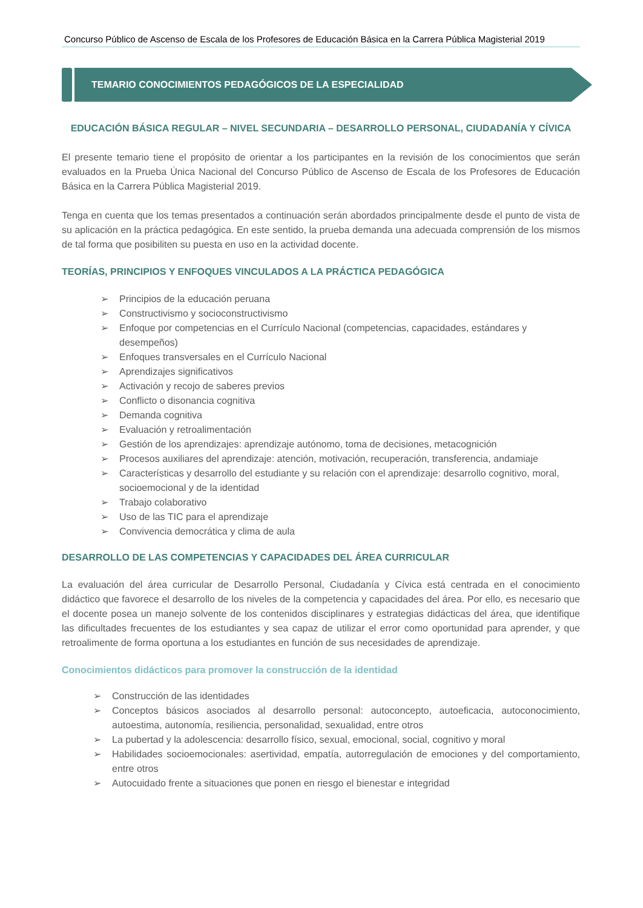Concurso Público de Ascenso de Escala de los Profesores de Educación Básica en la Carrera Pública Magisterial 2019
TEMARIO CONOCIMIENTOS PEDAGÓGICOS DE LA ESPECIALIDAD
EDUCACIÓN BÁSICA REGULAR – NIVEL SECUNDARIA – DESARROLLO PERSONAL, CIUDADANÍA Y CÍVICA
El presente temario tiene el propósito de orientar a los participantes en la revisión de los conocimientos que serán evaluados en la Prueba Única Nacional del Concurso Público de Ascenso de Escala de los Profesores de Educación Básica en la Carrera Pública Magisterial 2019.
Tenga en cuenta que los temas presentados a continuación serán abordados principalmente desde el punto de vista de su aplicación en la práctica pedagógica. En este sentido, la prueba demanda una adecuada comprensión de los mismos de tal forma que posibiliten su puesta en uso en la actividad docente.
TEORÍAS, PRINCIPIOS Y ENFOQUES VINCULADOS A LA PRÁCTICA PEDAGÓGICA
➢ Principios de la educación peruana
➢ Constructivismo y socioconstructivismo
➢ Enfoque por competencias en el Currículo Nacional (competencias, capacidades, estándares y desempeños)
➢ Enfoques transversales en el Currículo Nacional
➢ Aprendizajes significativos
➢ Activación y recojo de saberes previos
➢ Conflicto o disonancia cognitiva
➢ Demanda cognitiva
➢ Evaluación y retroalimentación
➢ Gestión de los aprendizajes: aprendizaje autónomo, toma de decisiones, metacognición
➢ Procesos auxiliares del aprendizaje: atención, motivación, recuperación, transferencia, andamiaje
➢ Características y desarrollo del estudiante y su relación con el aprendizaje: desarrollo cognitivo, moral, socioemocional y de la identidad
➢ Trabajo colaborativo
➢ Uso de las TIC para el aprendizaje
➢ Convivencia democrática y clima de aula
DESARROLLO DE LAS COMPETENCIAS Y CAPACIDADES DEL ÁREA CURRICULAR
La evaluación del área curricular de Desarrollo Personal, Ciudadanía y Cívica está centrada en el conocimiento didáctico que favorece el desarrollo de los niveles de la competencia y capacidades del área. Por ello, es necesario que el docente posea un manejo solvente de los contenidos disciplinares y estrategias didácticas del área, que identifique las dificultades frecuentes de los estudiantes y sea capaz de utilizar el error como oportunidad para aprender, y que retroalimente de forma oportuna a los estudiantes en función de sus necesidades de aprendizaje.
Conocimientos didácticos para promover la construcción de la identidad
➢ Construcción de las identidades
➢ Conceptos básicos asociados al desarrollo personal: autoconcepto, autoeficacia, autoconocimiento, autoestima, autonomía, resiliencia, personalidad, sexualidad, entre otros
➢ La pubertad y la adolescencia: desarrollo físico, sexual, emocional, social, cognitivo y moral
➢ Habilidades socioemocionales: asertividad, empatía, autorregulación de emociones y del comportamiento, entre otros
➢ Autocuidado frente a situaciones que ponen en riesgo el bienestar e integridad